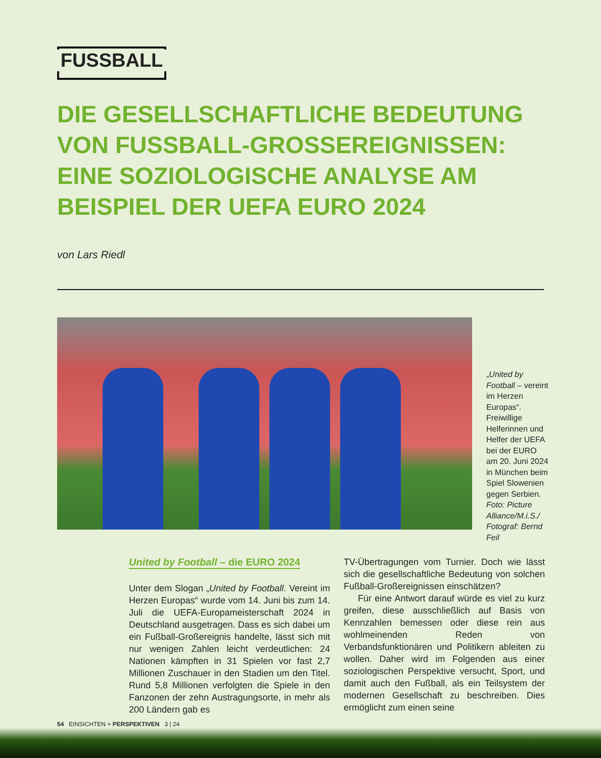FUSSBALL
DIE GESELLSCHAFTLICHE BEDEUTUNG VON FUSSBALL-GROSSEREIGNISSEN: EINE SOZIOLOGISCHE ANALYSE AM BEISPIEL DER UEFA EURO 2024
von Lars Riedl
„United by Football – vereint im Herzen Europas“. Freiwillige Helferinnen und Helfer der UEFA bei der EURO am 20. Juni 2024 in München beim Spiel Slowenien gegen Serbien. Foto: Picture Alliance/M.i.S./ Fotograf: Bernd Feil
United by Football – die EURO 2024
Unter dem Slogan „United by Football. Vereint im Herzen Europas“ wurde vom 14. Juni bis zum 14. Juli die UEFA-Europameisterschaft 2024 in Deutschland ausgetragen. Dass es sich dabei um ein Fußball-Großereignis handelte, lässt sich mit nur wenigen Zahlen leicht verdeutlichen: 24 Nationen kämpften in 31 Spielen vor fast 2,7 Millionen Zuschauer in den Stadien um den Titel. Rund 5,8 Millionen verfolgten die Spiele in den Fanzonen der zehn Austragungsorte, in mehr als 200 Ländern gab es
TV-Übertragungen vom Turnier. Doch wie lässt sich die gesellschaftliche Bedeutung von solchen Fußball-Großereignissen einschätzen?
Für eine Antwort darauf würde es viel zu kurz greifen, diese ausschließlich auf Basis von Kennzahlen bemessen oder diese rein aus wohlmeinenden Reden von Verbandsfunktionären und Politikern ableiten zu wollen. Daher wird im Folgenden aus einer soziologischen Perspektive versucht, Sport, und damit auch den Fußball, als ein Teilsystem der modernen Gesellschaft zu beschreiben. Dies ermöglicht zum einen seine
54 EINSICHTEN + PERSPEKTIVEN 3 | 24